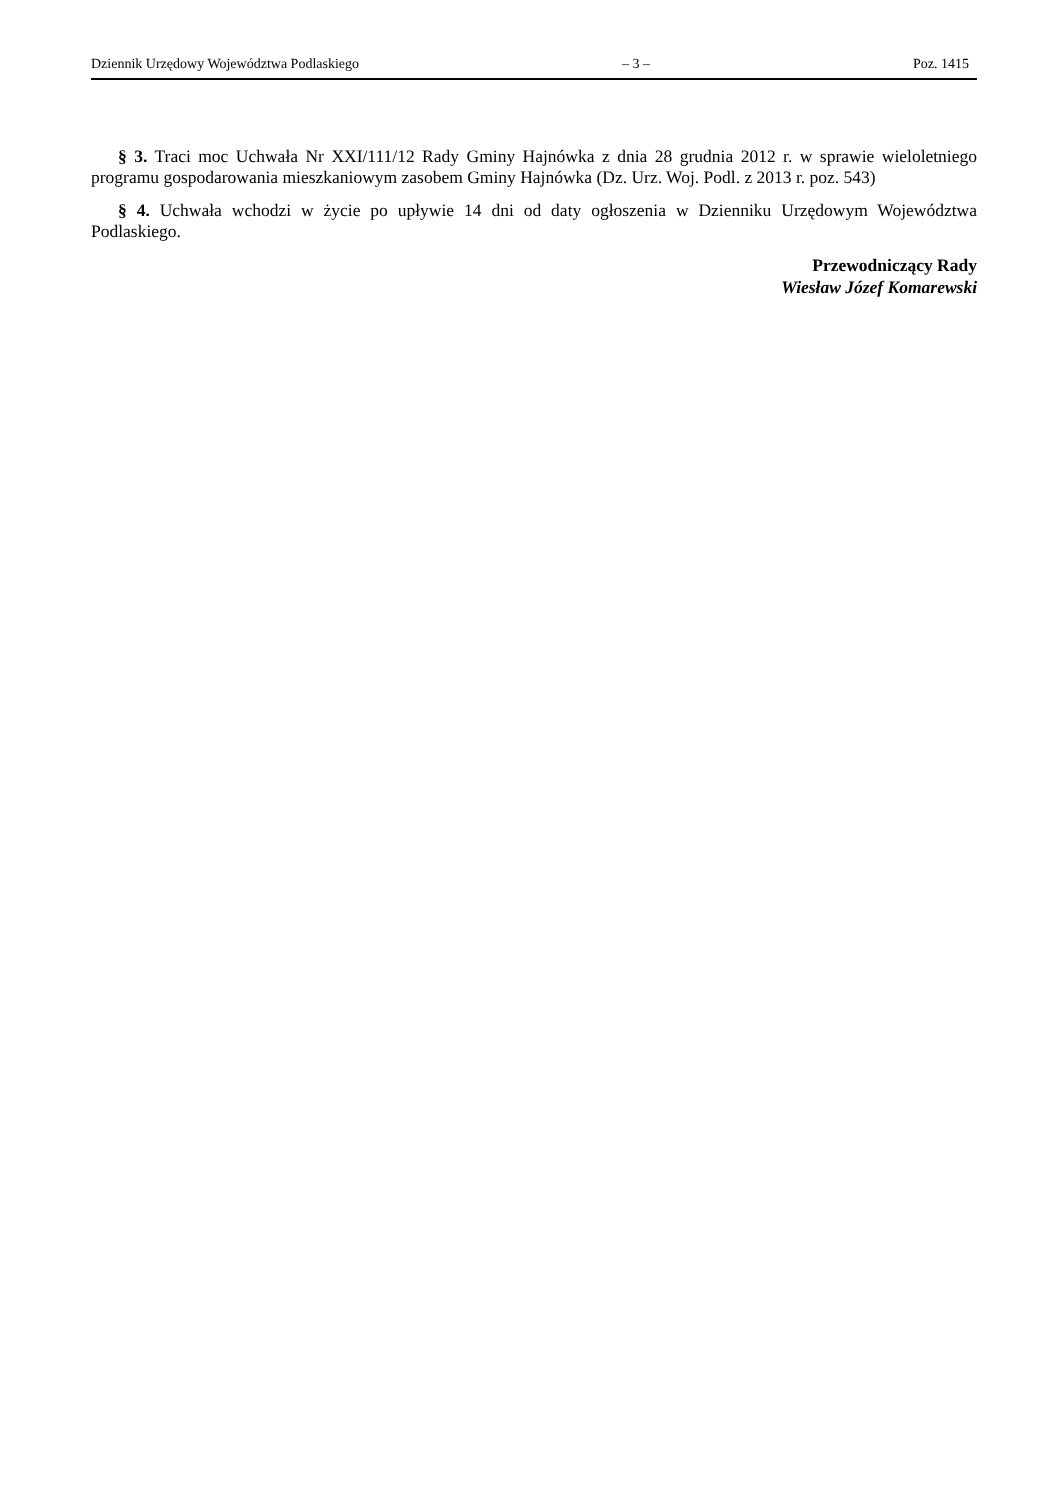Dziennik Urzędowy Województwa Podlaskiego – 3 – Poz. 1415
§ 3. Traci moc Uchwała Nr XXI/111/12 Rady Gminy Hajnówka z dnia 28 grudnia 2012 r. w sprawie wieloletniego programu gospodarowania mieszkaniowym zasobem Gminy Hajnówka (Dz. Urz. Woj. Podl. z 2013 r. poz. 543)
§ 4. Uchwała wchodzi w życie po upływie 14 dni od daty ogłoszenia w Dzienniku Urzędowym Województwa Podlaskiego.
Przewodniczący Rady
Wiesław Józef Komarewski